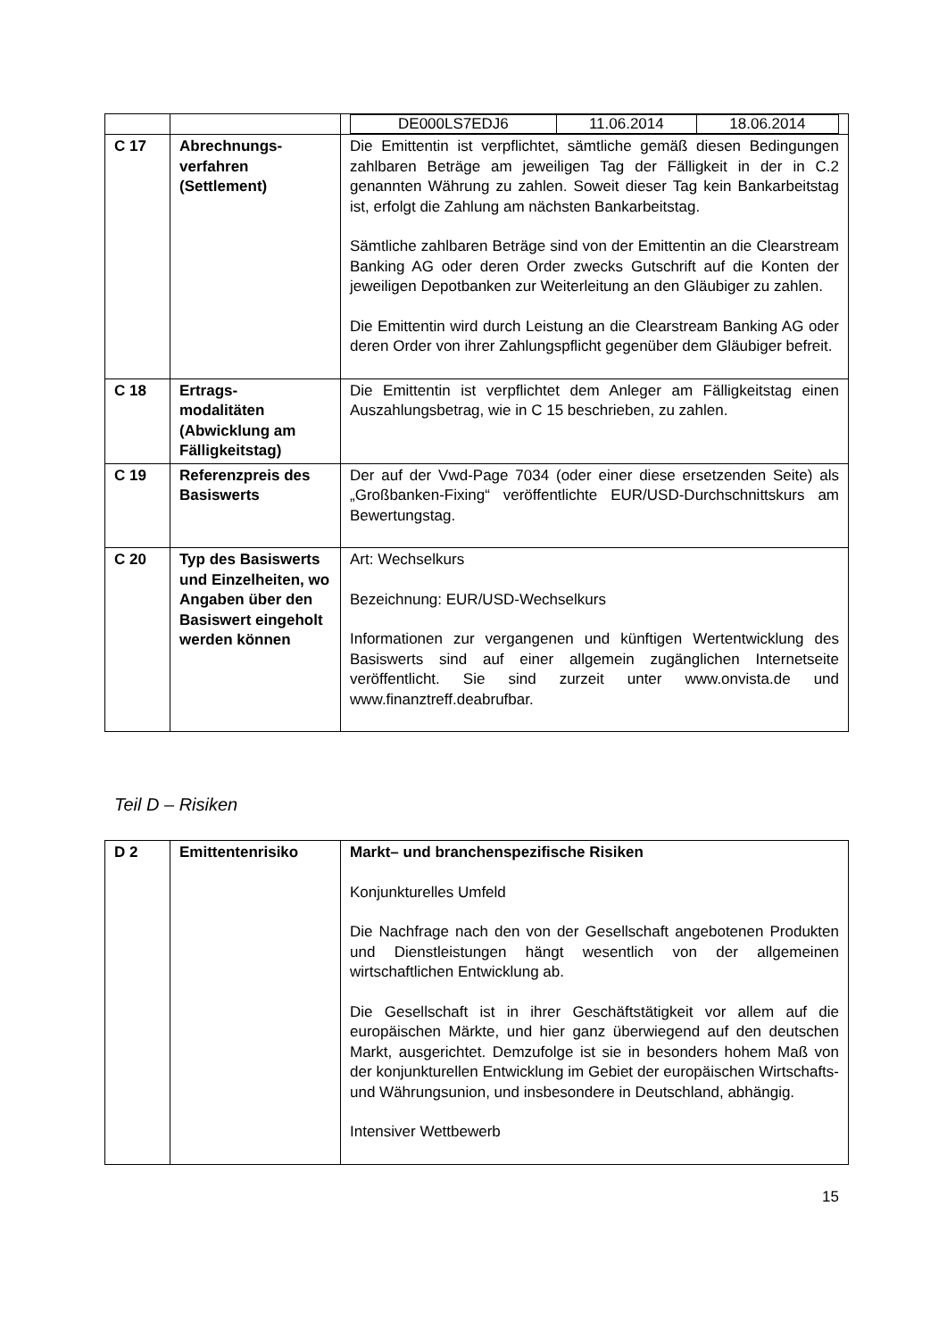| | | / DE000LS7EDJ6 / 11.06.2014 / 18.06.2014 / |
| C 17 | Abrechnungs- verfahren (Settlement) | Die Emittentin ist verpflichtet, sämtliche gemäß diesen Bedingungen zahlbaren Beträge am jeweiligen Tag der Fälligkeit in der in C.2 genannten Währung zu zahlen. Soweit dieser Tag kein Bankarbeitstag ist, erfolgt die Zahlung am nächsten Bankarbeitstag. Sämtliche zahlbaren Beträge sind von der Emittentin an die Clearstream Banking AG oder deren Order zwecks Gutschrift auf die Konten der jeweiligen Depotbanken zur Weiterleitung an den Gläubiger zu zahlen. Die Emittentin wird durch Leistung an die Clearstream Banking AG oder deren Order von ihrer Zahlungspflicht gegenüber dem Gläubiger befreit. |
| C 18 | Ertrags- modalitäten (Abwicklung am Fälligkeitstag) | Die Emittentin ist verpflichtet dem Anleger am Fälligkeitstag einen Auszahlungsbetrag, wie in C 15 beschrieben, zu zahlen. |
| C 19 | Referenzpreis des Basiswerts | Der auf der Vwd-Page 7034 (oder einer diese ersetzenden Seite) als „Großbanken-Fixing“ veröffentlichte EUR/USD-Durchschnittskurs am Bewertungstag. |
| C 20 | Typ des Basiswerts und Einzelheiten, wo Angaben über den Basiswert eingeholt werden können | Art: Wechselkurs Bezeichnung: EUR/USD-Wechselkurs Informationen zur vergangenen und künftigen Wertentwicklung des Basiswerts sind auf einer allgemein zugänglichen Internetseite veröffentlicht. Sie sind zurzeit unter www.onvista.de und www.finanztreff.deabrufbar. |
Teil D – Risiken
| D 2 | Emittentenrisiko | Markt– und branchenspezifische Risiken Konjunkturelles Umfeld Die Nachfrage nach den von der Gesellschaft angebotenen Produkten und Dienstleistungen hängt wesentlich von der allgemeinen wirtschaftlichen Entwicklung ab. Die Gesellschaft ist in ihrer Geschäftstätigkeit vor allem auf die europäischen Märkte, und hier ganz überwiegend auf den deutschen Markt, ausgerichtet. Demzufolge ist sie in besonders hohem Maß von der konjunkturellen Entwicklung im Gebiet der europäischen Wirtschafts- und Währungsunion, und insbesondere in Deutschland, abhängig. Intensiver Wettbewerb |
15